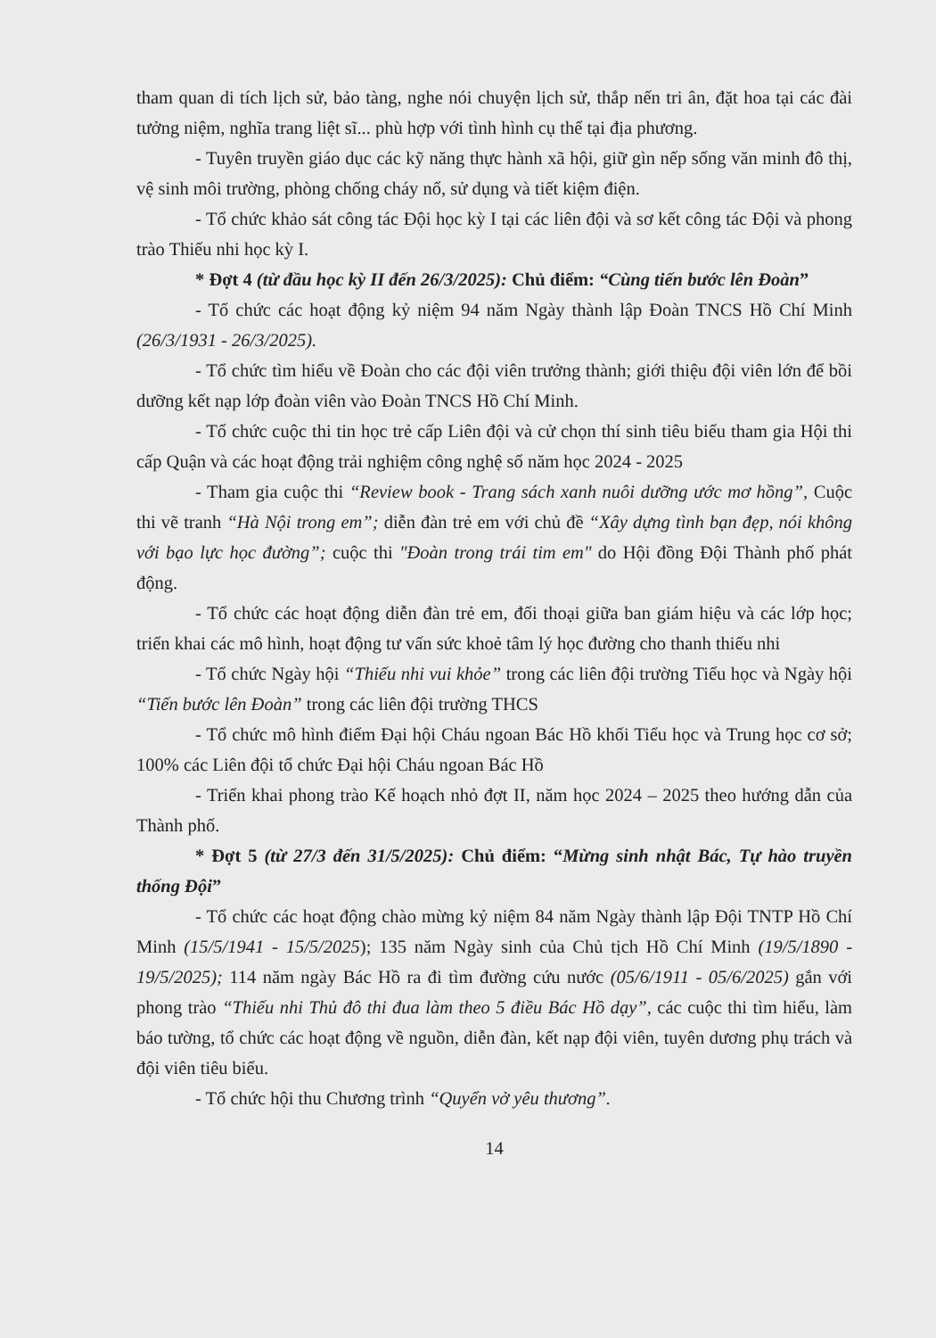tham quan di tích lịch sử, bảo tàng, nghe nói chuyện lịch sử, thắp nến tri ân, đặt hoa tại các đài tưởng niệm, nghĩa trang liệt sĩ... phù hợp với tình hình cụ thể tại địa phương.
- Tuyên truyền giáo dục các kỹ năng thực hành xã hội, giữ gìn nếp sống văn minh đô thị, vệ sinh môi trường, phòng chống cháy nổ, sử dụng và tiết kiệm điện.
- Tổ chức khảo sát công tác Đội học kỳ I tại các liên đội và sơ kết công tác Đội và phong trào Thiếu nhi học kỳ I.
* Đợt 4 (từ đầu học kỳ II đến 26/3/2025): Chủ điểm: “Cùng tiến bước lên Đoàn”
- Tổ chức các hoạt động kỷ niệm 94 năm Ngày thành lập Đoàn TNCS Hồ Chí Minh (26/3/1931 - 26/3/2025).
- Tổ chức tìm hiểu về Đoàn cho các đội viên trưởng thành; giới thiệu đội viên lớn để bồi dưỡng kết nạp lớp đoàn viên vào Đoàn TNCS Hồ Chí Minh.
- Tổ chức cuộc thi tin học trẻ cấp Liên đội và cử chọn thí sinh tiêu biểu tham gia Hội thi cấp Quận và các hoạt động trải nghiệm công nghệ số năm học 2024 - 2025
- Tham gia cuộc thi “Review book - Trang sách xanh nuôi dưỡng ước mơ hồng”, Cuộc thi vẽ tranh “Hà Nội trong em”; diễn đàn trẻ em với chủ đề “Xây dựng tình bạn đẹp, nói không với bạo lực học đường”; cuộc thi "Đoàn trong trái tim em" do Hội đồng Đội Thành phố phát động.
- Tổ chức các hoạt động diễn đàn trẻ em, đối thoại giữa ban giám hiệu và các lớp học; triển khai các mô hình, hoạt động tư vấn sức khoẻ tâm lý học đường cho thanh thiếu nhi
- Tổ chức Ngày hội “Thiếu nhi vui khỏe” trong các liên đội trường Tiểu học và Ngày hội “Tiến bước lên Đoàn” trong các liên đội trường THCS
- Tổ chức mô hình điểm Đại hội Cháu ngoan Bác Hồ khối Tiểu học và Trung học cơ sở; 100% các Liên đội tổ chức Đại hội Cháu ngoan Bác Hồ
- Triển khai phong trào Kế hoạch nhỏ đợt II, năm học 2024 – 2025 theo hướng dẫn của Thành phố.
* Đợt 5 (từ 27/3 đến 31/5/2025): Chủ điểm: “Mừng sinh nhật Bác, Tự hào truyền thống Đội”
- Tổ chức các hoạt động chào mừng kỷ niệm 84 năm Ngày thành lập Đội TNTP Hồ Chí Minh (15/5/1941 - 15/5/2025); 135 năm Ngày sinh của Chủ tịch Hồ Chí Minh (19/5/1890 - 19/5/2025); 114 năm ngày Bác Hồ ra đi tìm đường cứu nước (05/6/1911 - 05/6/2025) gắn với phong trào “Thiếu nhi Thủ đô thi đua làm theo 5 điều Bác Hồ dạy”, các cuộc thi tìm hiểu, làm báo tường, tổ chức các hoạt động về nguồn, diễn đàn, kết nạp đội viên, tuyên dương phụ trách và đội viên tiêu biểu.
- Tổ chức hội thu Chương trình “Quyển vở yêu thương”.
14